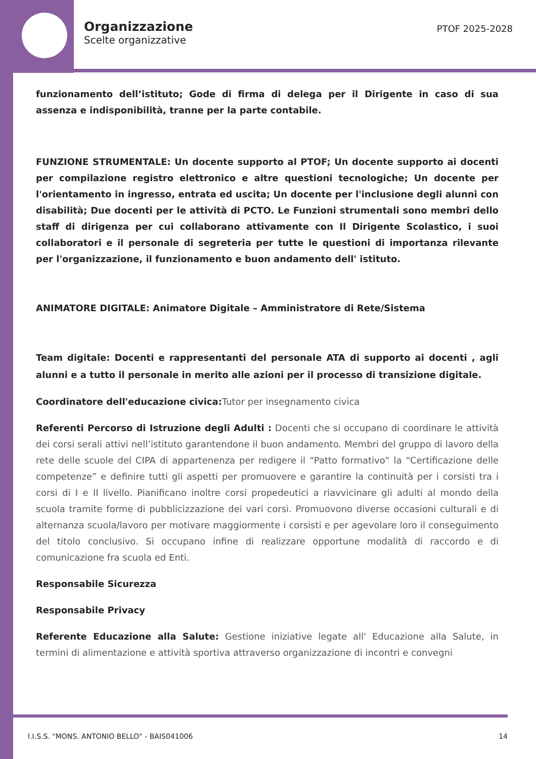Organizzazione
Scelte organizzative
PTOF 2025-2028
funzionamento dell’istituto; Gode di firma di delega per il Dirigente in caso di sua assenza e indisponibilità, tranne per la parte contabile.
FUNZIONE STRUMENTALE: Un docente supporto al PTOF; Un docente supporto ai docenti per compilazione registro elettronico e altre questioni tecnologiche; Un docente per l'orientamento in ingresso, entrata ed uscita; Un docente per l'inclusione degli alunni con disabilità; Due docenti per le attività di PCTO. Le Funzioni strumentali sono membri dello staff di dirigenza per cui collaborano attivamente con Il Dirigente Scolastico, i suoi collaboratori e il personale di segreteria per tutte le questioni di importanza rilevante per l'organizzazione, il funzionamento e buon andamento dell' istituto.
ANIMATORE DIGITALE: Animatore Digitale – Amministratore di Rete/Sistema
Team digitale: Docenti e rappresentanti del personale ATA di supporto ai docenti , agli alunni e a tutto il personale in merito alle azioni per il processo di transizione digitale.
Coordinatore dell'educazione civica: Tutor per insegnamento civica
Referenti Percorso di Istruzione degli Adulti : Docenti che si occupano di coordinare le attività dei corsi serali attivi nell’istituto garantendone il buon andamento. Membri del gruppo di lavoro della rete delle scuole del CIPA di appartenenza per redigere il “Patto formativo” la “Certificazione delle competenze” e definire tutti gli aspetti per promuovere e garantire la continuità per i corsisti tra i corsi di I e II livello. Pianificano inoltre corsi propedeutici a riavvicinare gli adulti al mondo della scuola tramite forme di pubblicizzazione dei vari corsi. Promuovono diverse occasioni culturali e di alternanza scuola/lavoro per motivare maggiormente i corsisti e per agevolare loro il conseguimento del titolo conclusivo. Si occupano infine di realizzare opportune modalità di raccordo e di comunicazione fra scuola ed Enti.
Responsabile Sicurezza
Responsabile Privacy
Referente Educazione alla Salute: Gestione iniziative legate all' Educazione alla Salute, in termini di alimentazione e attività sportiva attraverso organizzazione di incontri e convegni
I.I.S.S. "MONS. ANTONIO BELLO" - BAIS041006 14